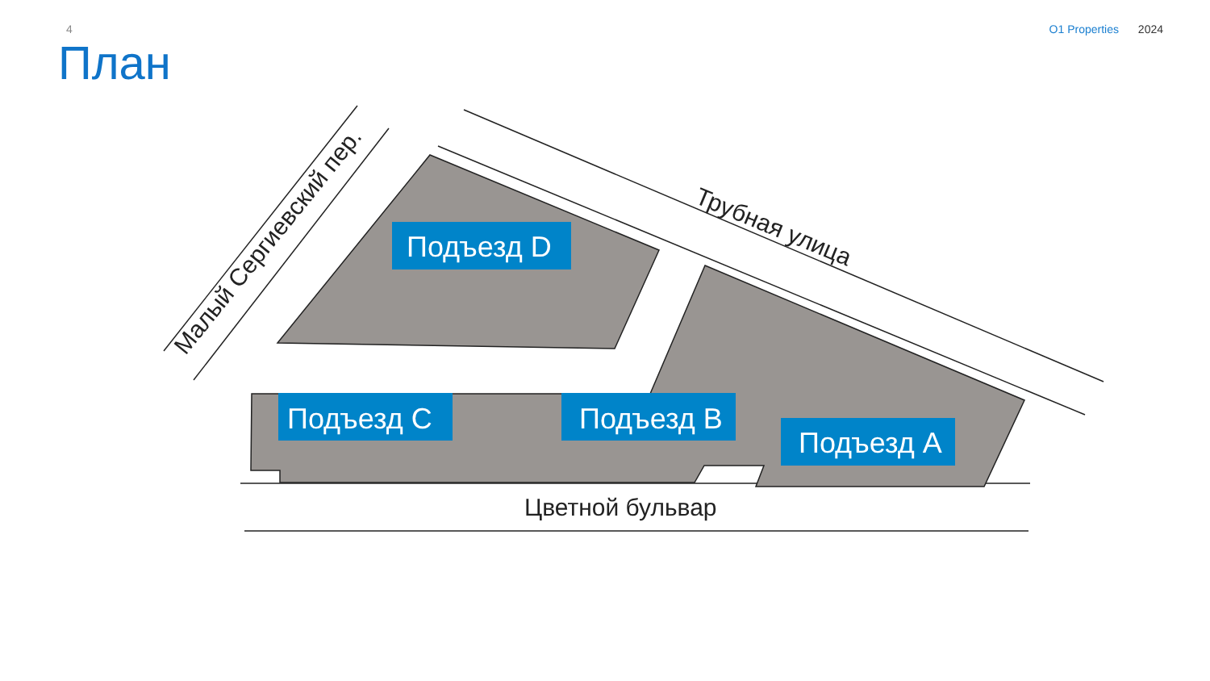4 O1 Properties 2024
План
Подъезд D
Подъезд C
Подъезд B
Подъезд A
Цветной бульвар
Малый Сергиевский пер.
Трубная улица